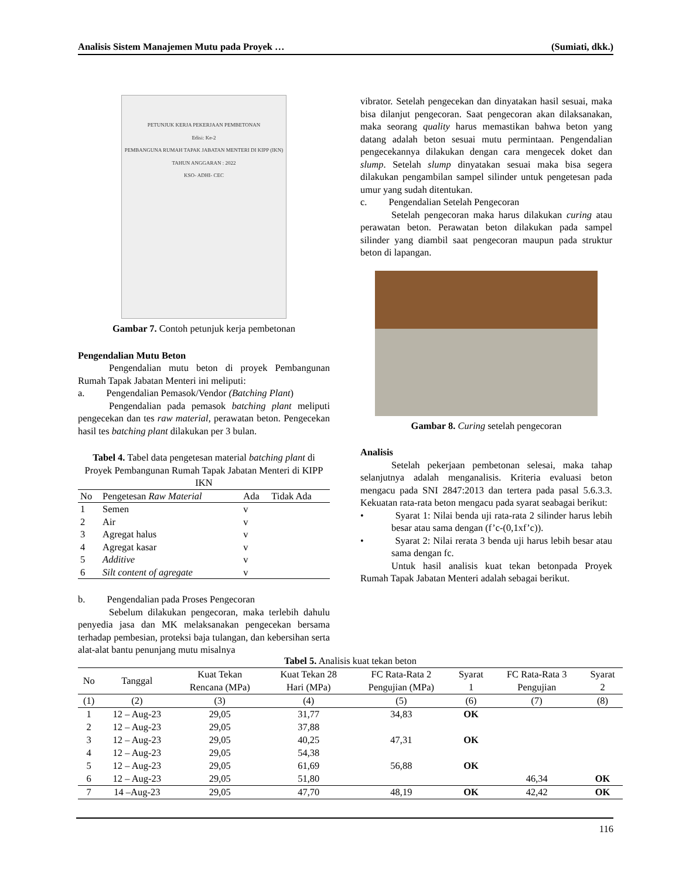Analisis Sistem Manajemen Mutu pada Proyek … (Sumiati, dkk.)
PETUNJUK KERJA PEKERJAAN PEMBETONAN
Edisi: Ke-2
PEMBANGUNA RUMAH TAPAK JABATAN MENTERI DI KIPP (IKN)
TAHUN ANGGARAN : 2022
KSO- ADHI- CEC
Gambar 7. Contoh petunjuk kerja pembetonan
Pengendalian Mutu Beton
Pengendalian mutu beton di proyek Pembangunan Rumah Tapak Jabatan Menteri ini meliputi:
a. Pengendalian Pemasok/Vendor (Batching Plant)
Pengendalian pada pemasok batching plant meliputi pengecekan dan tes raw material, perawatan beton. Pengecekan hasil tes batching plant dilakukan per 3 bulan.
Tabel 4. Tabel data pengetesan material batching plant di Proyek Pembangunan Rumah Tapak Jabatan Menteri di KIPP IKN
| No | Pengetesan Raw Material | Ada | Tidak Ada |
| --- | --- | --- | --- |
| 1 | Semen | v | |
| 2 | Air | v | |
| 3 | Agregat halus | v | |
| 4 | Agregat kasar | v | |
| 5 | Additive | v | |
| 6 | Silt content of agregate | v | |
b. Pengendalian pada Proses Pengecoran
Sebelum dilakukan pengecoran, maka terlebih dahulu penyedia jasa dan MK melaksanakan pengecekan bersama terhadap pembesian, proteksi baja tulangan, dan kebersihan serta alat-alat bantu penunjang mutu misalnya
vibrator. Setelah pengecekan dan dinyatakan hasil sesuai, maka bisa dilanjut pengecoran. Saat pengecoran akan dilaksanakan, maka seorang quality harus memastikan bahwa beton yang datang adalah beton sesuai mutu permintaan. Pengendalian pengecekannya dilakukan dengan cara mengecek doket dan slump. Setelah slump dinyatakan sesuai maka bisa segera dilakukan pengambilan sampel silinder untuk pengetesan pada umur yang sudah ditentukan.
c. Pengendalian Setelah Pengecoran
Setelah pengecoran maka harus dilakukan curing atau perawatan beton. Perawatan beton dilakukan pada sampel silinder yang diambil saat pengecoran maupun pada struktur beton di lapangan.
Gambar 8. Curing setelah pengecoran
Analisis
Setelah pekerjaan pembetonan selesai, maka tahap selanjutnya adalah menganalisis. Kriteria evaluasi beton mengacu pada SNI 2847:2013 dan tertera pada pasal 5.6.3.3. Kekuatan rata-rata beton mengacu pada syarat seabagai berikut:
• Syarat 1: Nilai benda uji rata-rata 2 silinder harus lebih besar atau sama dengan (f’c-(0,1xf’c)).
• Syarat 2: Nilai rerata 3 benda uji harus lebih besar atau sama dengan fc.
Untuk hasil analisis kuat tekan betonpada Proyek Rumah Tapak Jabatan Menteri adalah sebagai berikut.
Tabel 5. Analisis kuat tekan beton
| No | Tanggal | Kuat Tekan Rencana (MPa) | Kuat Tekan 28 Hari (MPa) | FC Rata-Rata 2 Pengujian (MPa) | Syarat 1 | FC Rata-Rata 3 Pengujian | Syarat 2 |
| --- | --- | --- | --- | --- | --- | --- | --- |
| (1) | (2) | (3) | (4) | (5) | (6) | (7) | (8) |
| 1 | 12 – Aug-23 | 29,05 | 31,77 | 34,83 | OK | | |
| 2 | 12 – Aug-23 | 29,05 | 37,88 | | | | |
| 3 | 12 – Aug-23 | 29,05 | 40,25 | 47,31 | OK | | |
| 4 | 12 – Aug-23 | 29,05 | 54,38 | | | | |
| 5 | 12 – Aug-23 | 29,05 | 61,69 | 56,88 | OK | | |
| 6 | 12 – Aug-23 | 29,05 | 51,80 | | | 46,34 | OK |
| 7 | 14 –Aug-23 | 29,05 | 47,70 | 48,19 | OK | 42,42 | OK |
116